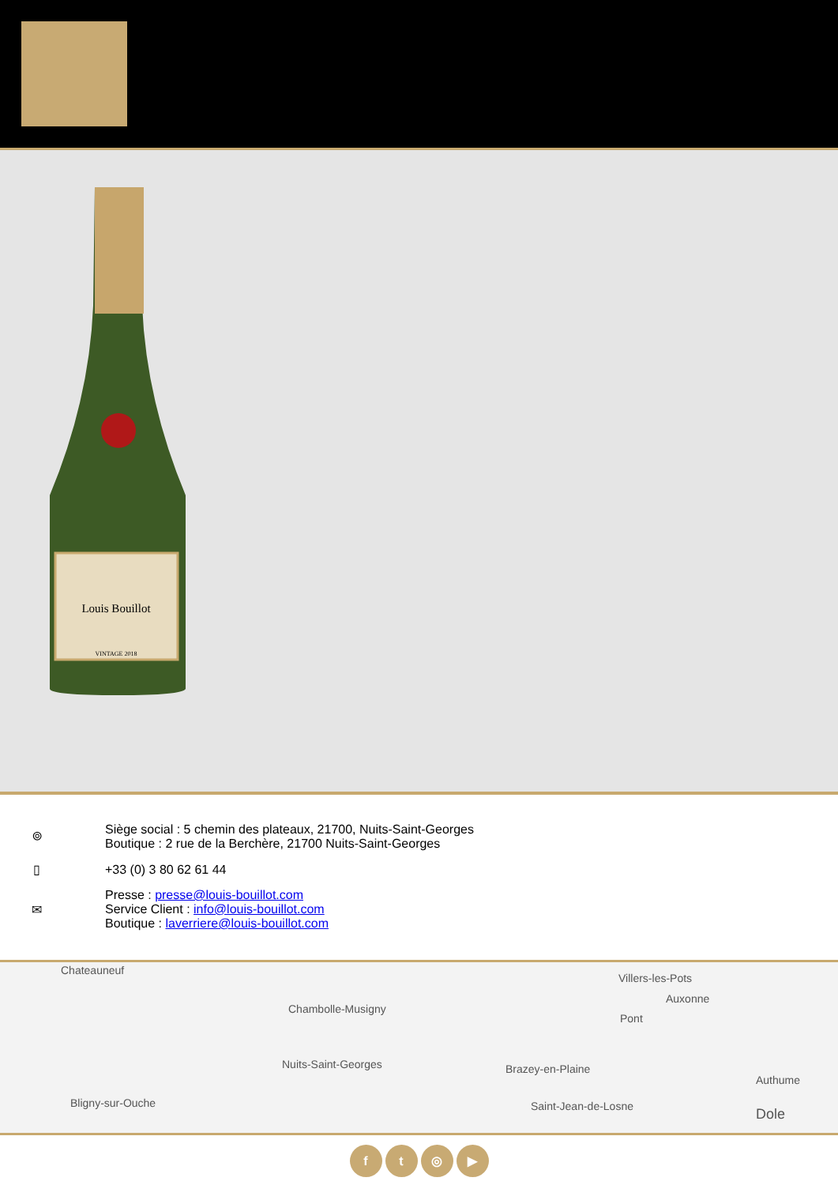Louis Bouillot
VINTAGE 2018
⌾
Siège social : 5 chemin des plateaux, 21700, Nuits-Saint-Georges
Boutique : 2 rue de la Berchère, 21700 Nuits-Saint-Georges
▯ +33 (0) 3 80 62 61 44
✉
Presse : presse@louis-bouillot.com
Service Client : info@louis-bouillot.com
Boutique : laverriere@louis-bouillot.com
Chateauneuf
Villers-les-Pots
Auxonne
Chambolle-Musigny
Pont
Nuits-Saint-Georges Brazey-en-Plaine
Authume
Bligny-sur-Ouche Saint-Jean-de-Losne Dole
f t ◎ ▶